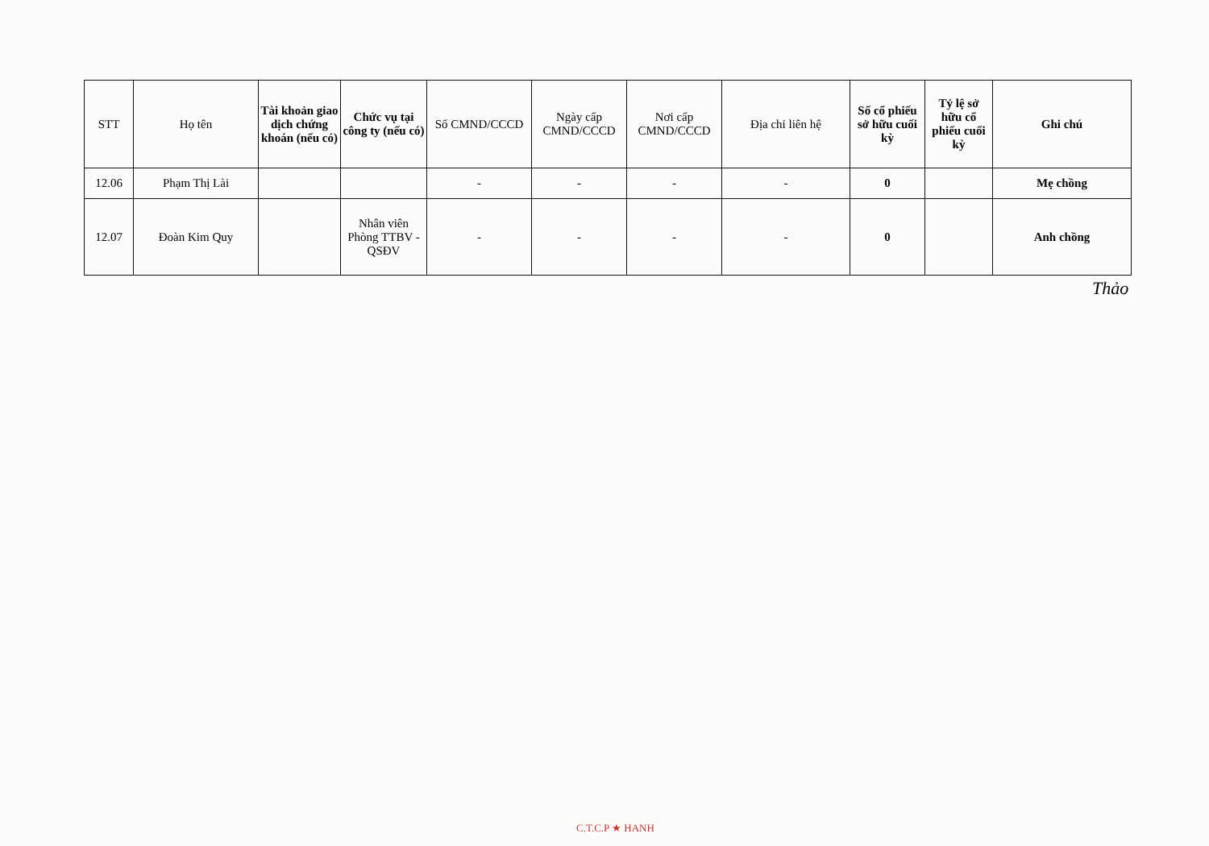| STT | Họ tên | Tài khoản giao dịch chứng khoán (nếu có) | Chức vụ tại công ty (nếu có) | Số CMND/CCCD | Ngày cấp CMND/CCCD | Nơi cấp CMND/CCCD | Địa chỉ liên hệ | Số cổ phiếu sở hữu cuối kỳ | Tỷ lệ sở hữu cổ phiếu cuối kỳ | Ghi chú |
| --- | --- | --- | --- | --- | --- | --- | --- | --- | --- | --- |
| 12.06 | Phạm Thị Lài | | | - | - | - | - | 0 | | Mẹ chồng |
| 12.07 | Đoàn Kim Quy | | Nhân viên Phòng TTBV - QSĐV | - | - | - | - | 0 | | Anh chồng |
Thảo
C.T.C.P ★ HANH